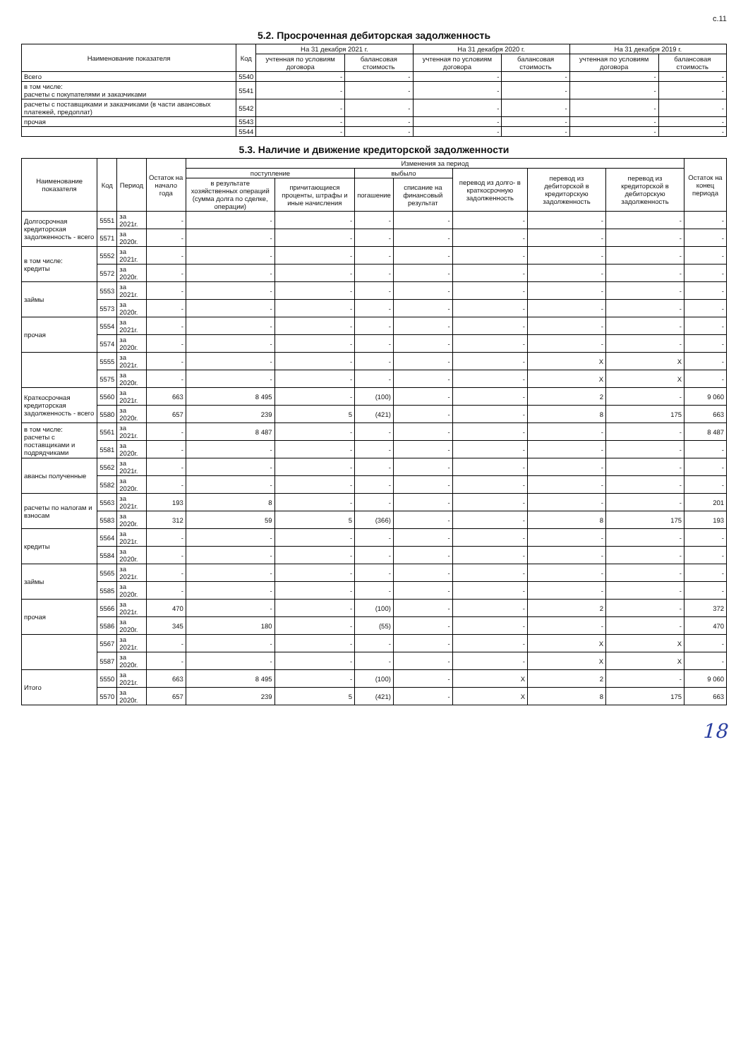с.11
5.2. Просроченная дебиторская задолженность
| Наименование показателя | Код | На 31 декабря 2021 г. | | На 31 декабря 2020 г. | | На 31 декабря 2019 г. | |
| --- | --- | --- | --- | --- | --- | --- | --- |
| | | учтенная по условиям договора | балансовая стоимость | учтенная по условиям договора | балансовая стоимость | учтенная по условиям договора | балансовая стоимость |
| Всего | 5540 | - | - | - | - | - | - |
| в том числе: расчеты с покупателями и заказчиками | 5541 | - | - | - | - | - | - |
| расчеты с поставщиками и заказчиками (в части авансовых платежей, предоплат) | 5542 | - | - | - | - | - | - |
| прочая | 5543 | - | - | - | - | - | - |
| | 5544 | - | - | - | - | - | - |
5.3. Наличие и движение кредиторской задолженности
| Наименование показателя | Код | Период | Остаток на начало года | Изменения за период | | | | | | | Остаток на конец периода |
| --- | --- | --- | --- | --- | --- | --- | --- | --- | --- | --- | --- |
| | | | | поступление | | выбыло | | перевод из долго- в краткосрочную задолженность | перевод из дебиторской в кредиторскую задолженность | перевод из кредиторской в дебиторскую задолженность | |
| | | | | в результате хозяйственных операций (сумма долга по сделке, операции) | причитающиеся проценты, штрафы и иные начисления | погашение | списание на финансовый результат | | | | |
| Долгосрочная кредиторская задолженность - всего | 5551 | за 2021г. | - | - | - | - | - | - | - | - | - |
| | 5571 | за 2020г. | - | - | - | - | - | - | - | - | - |
| в том числе: кредиты | 5552 | за 2021г. | - | - | - | - | - | - | - | - | - |
| | 5572 | за 2020г. | - | - | - | - | - | - | - | - | - |
| займы | 5553 | за 2021г. | - | - | - | - | - | - | - | - | - |
| | 5573 | за 2020г. | - | - | - | - | - | - | - | - | - |
| прочая | 5554 | за 2021г. | - | - | - | - | - | - | - | - | - |
| | 5574 | за 2020г. | - | - | - | - | - | - | - | - | - |
| | 5555 | за 2021г. | - | - | - | - | - | - | X | X | - |
| | 5575 | за 2020г. | - | - | - | - | - | - | X | X | - |
| Краткосрочная кредиторская задолженность - всего | 5560 | за 2021г. | 663 | 8 495 | - | (100) | - | - | 2 | - | 9 060 |
| | 5580 | за 2020г. | 657 | 239 | 5 | (421) | - | - | 8 | 175 | 663 |
| в том числе: расчеты с поставщиками и подрядчиками | 5561 | за 2021г. | - | 8 487 | - | - | - | - | - | - | 8 487 |
| | 5581 | за 2020г. | - | - | - | - | - | - | - | - | - |
| авансы полученные | 5562 | за 2021г. | - | - | - | - | - | - | - | - | - |
| | 5582 | за 2020г. | - | - | - | - | - | - | - | - | - |
| расчеты по налогам и взносам | 5563 | за 2021г. | 193 | 8 | - | - | - | - | - | - | 201 |
| | 5583 | за 2020г. | 312 | 59 | 5 | (366) | - | - | 8 | 175 | 193 |
| кредиты | 5564 | за 2021г. | - | - | - | - | - | - | - | - | - |
| | 5584 | за 2020г. | - | - | - | - | - | - | - | - | - |
| займы | 5565 | за 2021г. | - | - | - | - | - | - | - | - | - |
| | 5585 | за 2020г. | - | - | - | - | - | - | - | - | - |
| прочая | 5566 | за 2021г. | 470 | - | - | (100) | - | - | 2 | - | 372 |
| | 5586 | за 2020г. | 345 | 180 | - | (55) | - | - | - | - | 470 |
| | 5567 | за 2021г. | - | - | - | - | - | - | X | X | - |
| | 5587 | за 2020г. | - | - | - | - | - | - | X | X | - |
| Итого | 5550 | за 2021г. | 663 | 8 495 | - | (100) | - | X | 2 | - | 9 060 |
| | 5570 | за 2020г. | 657 | 239 | 5 | (421) | - | X | 8 | 175 | 663 |
18